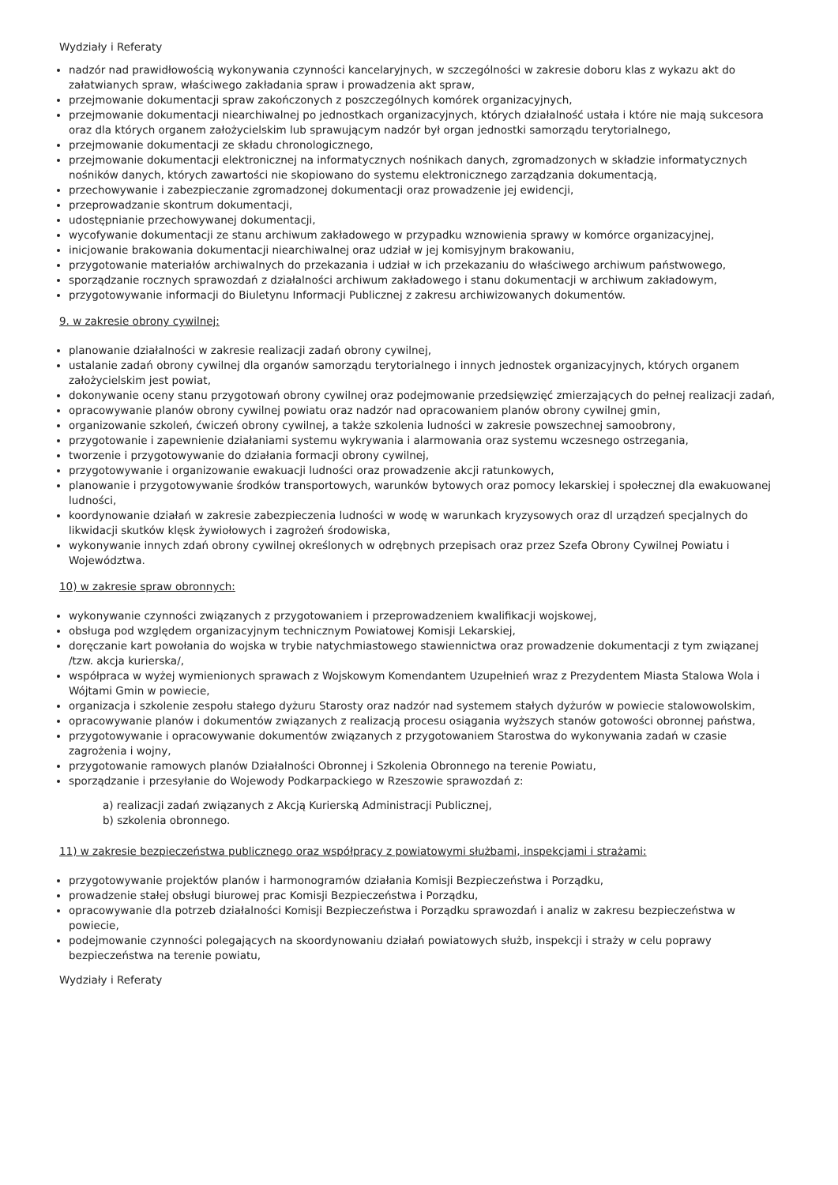Wydziały i Referaty
nadzór nad prawidłowością wykonywania czynności kancelaryjnych, w szczególności w zakresie doboru klas z wykazu akt do załatwianych spraw, właściwego zakładania spraw i prowadzenia akt spraw,
przejmowanie dokumentacji spraw zakończonych z poszczególnych komórek organizacyjnych,
przejmowanie dokumentacji niearchiwalnej po jednostkach organizacyjnych, których działalność ustała i które nie mają sukcesora oraz dla których organem założycielskim lub sprawującym nadzór był organ jednostki samorządu terytorialnego,
przejmowanie dokumentacji ze składu chronologicznego,
przejmowanie dokumentacji elektronicznej na informatycznych nośnikach danych, zgromadzonych w składzie informatycznych nośników danych, których zawartości nie skopiowano do systemu elektronicznego zarządzania dokumentacją,
przechowywanie i zabezpieczanie zgromadzonej dokumentacji oraz prowadzenie jej ewidencji,
przeprowadzanie skontrum dokumentacji,
udostępnianie przechowywanej dokumentacji,
wycofywanie dokumentacji ze stanu archiwum zakładowego w przypadku wznowienia sprawy w komórce organizacyjnej,
inicjowanie brakowania dokumentacji niearchiwalnej oraz udział w jej komisyjnym brakowaniu,
przygotowanie materiałów archiwalnych do przekazania i udział w ich przekazaniu do właściwego archiwum państwowego,
sporządzanie rocznych sprawozdań z działalności archiwum zakładowego i stanu dokumentacji w archiwum zakładowym,
przygotowywanie informacji do Biuletynu Informacji Publicznej z zakresu archiwizowanych dokumentów.
9. w zakresie obrony cywilnej:
planowanie działalności w zakresie realizacji zadań obrony cywilnej,
ustalanie zadań obrony cywilnej dla organów samorządu terytorialnego i innych jednostek organizacyjnych, których organem założycielskim jest powiat,
dokonywanie oceny stanu przygotowań obrony cywilnej oraz podejmowanie przedsięwzięć zmierzających do pełnej realizacji zadań,
opracowywanie planów obrony cywilnej powiatu oraz nadzór nad opracowaniem planów obrony cywilnej gmin,
organizowanie szkoleń, ćwiczeń obrony cywilnej, a także szkolenia ludności w zakresie powszechnej samoobrony,
przygotowanie i zapewnienie działaniami systemu wykrywania i alarmowania oraz systemu wczesnego ostrzegania,
tworzenie i przygotowywanie do działania formacji obrony cywilnej,
przygotowywanie i organizowanie ewakuacji ludności oraz prowadzenie akcji ratunkowych,
planowanie i przygotowywanie środków transportowych, warunków bytowych oraz pomocy lekarskiej i społecznej dla ewakuowanej ludności,
koordynowanie działań w zakresie zabezpieczenia ludności w wodę w warunkach kryzysowych oraz dl urządzeń specjalnych do likwidacji skutków klęsk żywiołowych i zagrożeń środowiska,
wykonywanie innych zdań obrony cywilnej określonych w odrębnych przepisach oraz przez Szefa Obrony Cywilnej Powiatu i Województwa.
10) w zakresie spraw obronnych:
wykonywanie czynności związanych z przygotowaniem i przeprowadzeniem kwalifikacji wojskowej,
obsługa pod względem organizacyjnym technicznym Powiatowej Komisji Lekarskiej,
doręczanie kart powołania do wojska w trybie natychmiastowego stawiennictwa oraz prowadzenie dokumentacji z tym związanej /tzw. akcja kurierska/,
współpraca w wyżej wymienionych sprawach z Wojskowym Komendantem Uzupełnień wraz z Prezydentem Miasta Stalowa Wola i Wójtami Gmin w powiecie,
organizacja i szkolenie zespołu stałego dyżuru Starosty oraz nadzór nad systemem stałych dyżurów w powiecie stalowowolskim,
opracowywanie planów i dokumentów związanych z realizacją procesu osiągania wyższych stanów gotowości obronnej państwa,
przygotowywanie i opracowywanie dokumentów związanych z przygotowaniem Starostwa do wykonywania zadań w czasie zagrożenia i wojny,
przygotowanie ramowych planów Działalności Obronnej i Szkolenia Obronnego na terenie Powiatu,
sporządzanie i przesyłanie do Wojewody Podkarpackiego w Rzeszowie sprawozdań z:
a) realizacji zadań związanych z Akcją Kurierską Administracji Publicznej,
b) szkolenia obronnego.
11) w zakresie bezpieczeństwa publicznego oraz współpracy z powiatowymi służbami, inspekcjami i strażami:
przygotowywanie projektów planów i harmonogramów działania Komisji Bezpieczeństwa i Porządku,
prowadzenie stałej obsługi biurowej prac Komisji Bezpieczeństwa i Porządku,
opracowywanie dla potrzeb działalności Komisji Bezpieczeństwa i Porządku sprawozdań i analiz w zakresu bezpieczeństwa w powiecie,
podejmowanie czynności polegających na skoordynowaniu działań powiatowych służb, inspekcji i straży w celu poprawy bezpieczeństwa na terenie powiatu,
Wydziały i Referaty